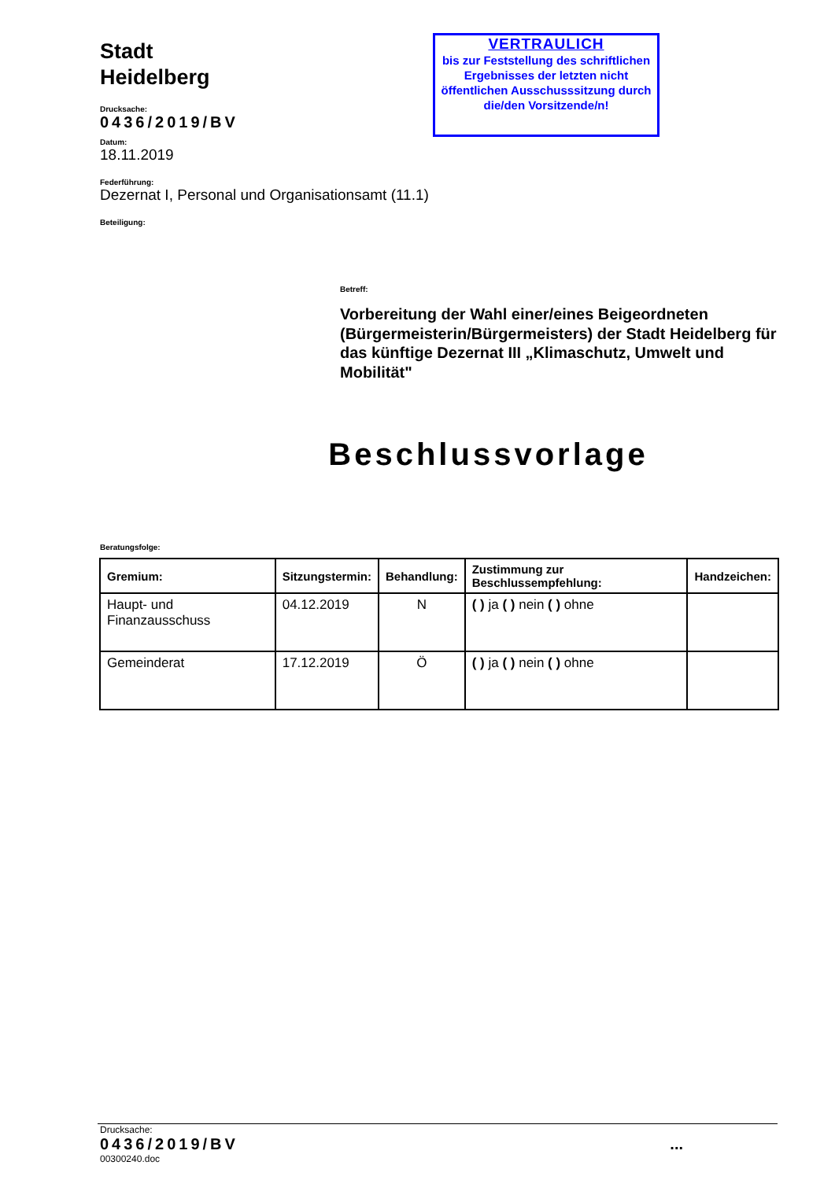Stadt
Heidelberg
Drucksache:
0436/2019/BV
Datum:
18.11.2019
Federführung:
Dezernat I, Personal und Organisationsamt (11.1)
Beteiligung:
VERTRAULICH
bis zur Feststellung des schriftlichen Ergebnisses der letzten nicht öffentlichen Ausschusssitzung durch die/den Vorsitzende/n!
Betreff:
Vorbereitung der Wahl einer/eines Beigeordneten (Bürgermeisterin/Bürgermeisters) der Stadt Heidelberg für das künftige Dezernat III „Klimaschutz, Umwelt und Mobilität"
Beschlussvorlage
Beratungsfolge:
| Gremium: | Sitzungstermin: | Behandlung: | Zustimmung zur Beschlussempfehlung: | Handzeichen: |
| --- | --- | --- | --- | --- |
| Haupt- und Finanzausschuss | 04.12.2019 | N | ( ) ja ( ) nein ( ) ohne | |
| Gemeinderat | 17.12.2019 | Ö | ( ) ja ( ) nein ( ) ohne | |
Drucksache:
0436/2019/BV...
00300240.doc